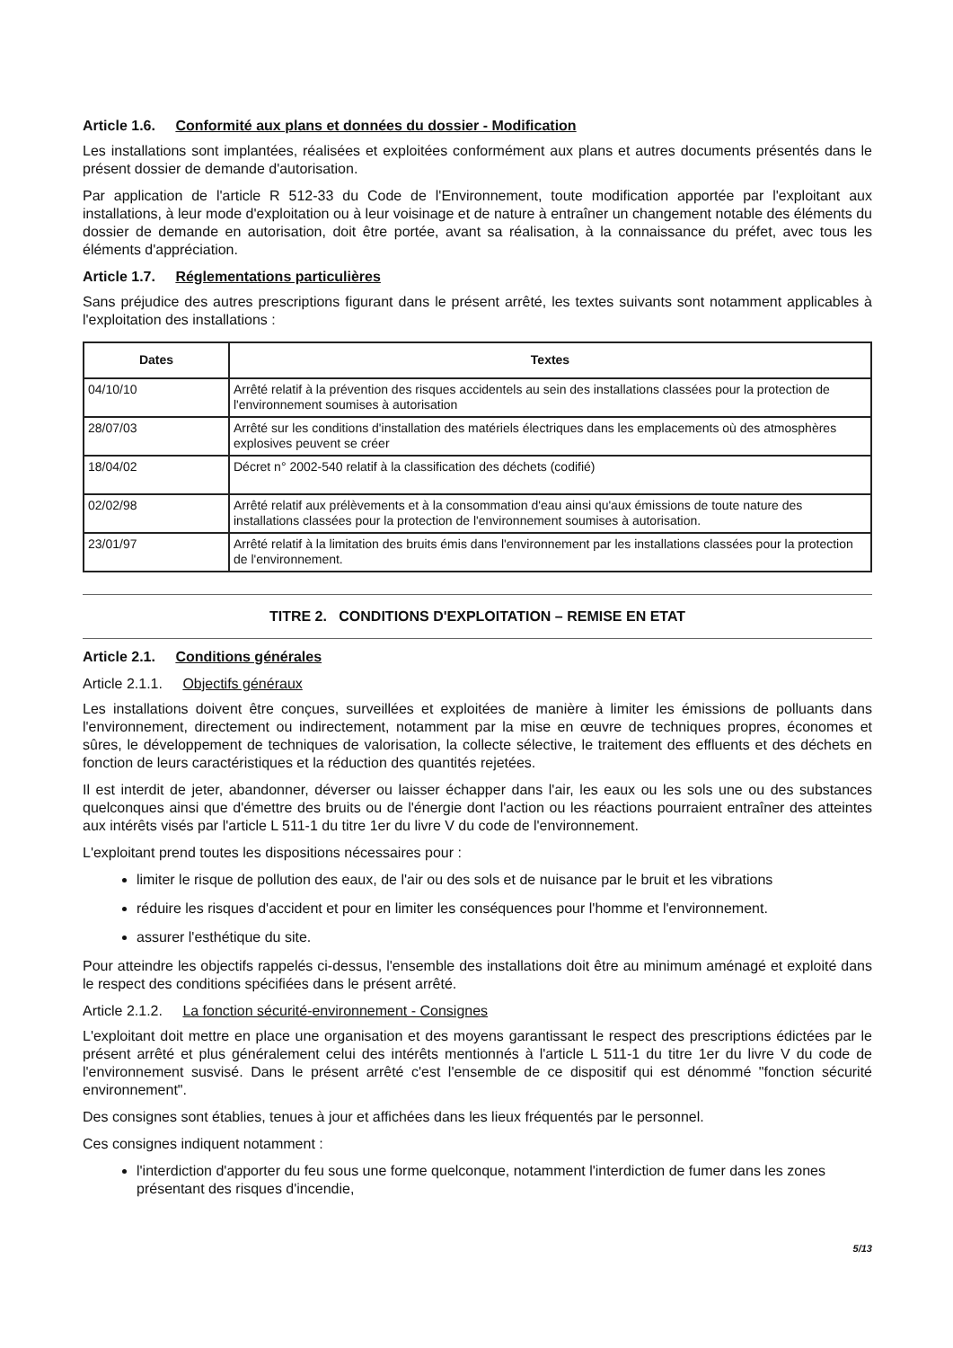Article 1.6. Conformité aux plans et données du dossier - Modification
Les installations sont implantées, réalisées et exploitées conformément aux plans et autres documents présentés dans le présent dossier de demande d'autorisation.
Par application de l'article R 512-33 du Code de l'Environnement, toute modification apportée par l'exploitant aux installations, à leur mode d'exploitation ou à leur voisinage et de nature à entraîner un changement notable des éléments du dossier de demande en autorisation, doit être portée, avant sa réalisation, à la connaissance du préfet, avec tous les éléments d'appréciation.
Article 1.7. Réglementations particulières
Sans préjudice des autres prescriptions figurant dans le présent arrêté, les textes suivants sont notamment applicables à l'exploitation des installations :
| Dates | Textes |
| --- | --- |
| 04/10/10 | Arrêté relatif à la prévention des risques accidentels au sein des installations classées pour la protection de l'environnement soumises à autorisation |
| 28/07/03 | Arrêté sur les conditions d'installation des matériels électriques dans les emplacements où des atmosphères explosives peuvent se créer |
| 18/04/02 | Décret n° 2002-540 relatif à la classification des déchets (codifié) |
| 02/02/98 | Arrêté relatif aux prélèvements et à la consommation d'eau ainsi qu'aux émissions de toute nature des installations classées pour la protection de l'environnement soumises à autorisation. |
| 23/01/97 | Arrêté relatif à la limitation des bruits émis dans l'environnement par les installations classées pour la protection de l'environnement. |
TITRE 2. CONDITIONS D'EXPLOITATION – REMISE EN ETAT
Article 2.1. Conditions générales
Article 2.1.1. Objectifs généraux
Les installations doivent être conçues, surveillées et exploitées de manière à limiter les émissions de polluants dans l'environnement, directement ou indirectement, notamment par la mise en œuvre de techniques propres, économes et sûres, le développement de techniques de valorisation, la collecte sélective, le traitement des effluents et des déchets en fonction de leurs caractéristiques et la réduction des quantités rejetées.
Il est interdit de jeter, abandonner, déverser ou laisser échapper dans l'air, les eaux ou les sols une ou des substances quelconques ainsi que d'émettre des bruits ou de l'énergie dont l'action ou les réactions pourraient entraîner des atteintes aux intérêts visés par l'article L 511-1 du titre 1er du livre V du code de l'environnement.
L'exploitant prend toutes les dispositions nécessaires pour :
limiter le risque de pollution des eaux, de l'air ou des sols et de nuisance par le bruit et les vibrations
réduire les risques d'accident et pour en limiter les conséquences pour l'homme et l'environnement.
assurer l'esthétique du site.
Pour atteindre les objectifs rappelés ci-dessus, l'ensemble des installations doit être au minimum aménagé et exploité dans le respect des conditions spécifiées dans le présent arrêté.
Article 2.1.2. La fonction sécurité-environnement - Consignes
L'exploitant doit mettre en place une organisation et des moyens garantissant le respect des prescriptions édictées par le présent arrêté et plus généralement celui des intérêts mentionnés à l'article L 511-1 du titre 1er du livre V du code de l'environnement susvisé. Dans le présent arrêté c'est l'ensemble de ce dispositif qui est dénommé "fonction sécurité environnement".
Des consignes sont établies, tenues à jour et affichées dans les lieux fréquentés par le personnel.
Ces consignes indiquent notamment :
l'interdiction d'apporter du feu sous une forme quelconque, notamment l'interdiction de fumer dans les zones présentant des risques d'incendie,
5/13